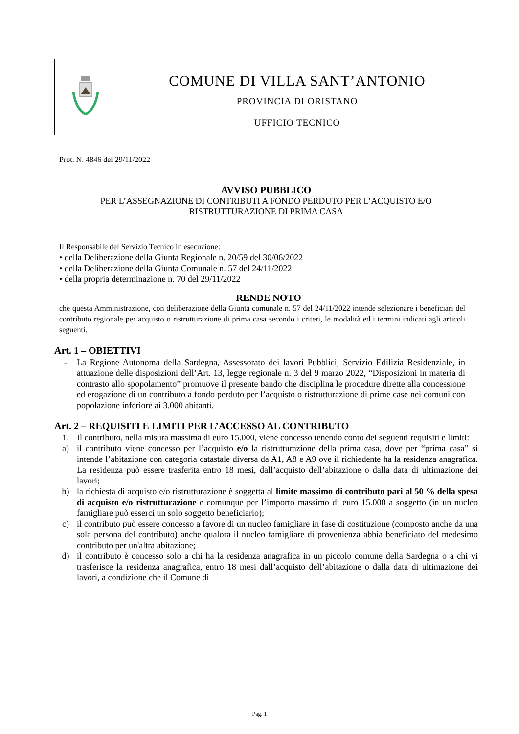COMUNE DI VILLA SANT’ANTONIO
PROVINCIA DI ORISTANO
UFFICIO TECNICO
Prot. N. 4846 del 29/11/2022
AVVISO PUBBLICO
PER L’ASSEGNAZIONE DI CONTRIBUTI A FONDO PERDUTO PER L’ACQUISTO E/O
RISTRUTTURAZIONE DI PRIMA CASA
Il Responsabile del Servizio Tecnico in esecuzione:
• della Deliberazione della Giunta Regionale n. 20/59 del 30/06/2022
• della Deliberazione della Giunta Comunale n. 57 del 24/11/2022
• della propria determinazione n. 70 del 29/11/2022
RENDE NOTO
che questa Amministrazione, con deliberazione della Giunta comunale n. 57 del 24/11/2022 intende selezionare i beneficiari del contributo regionale per acquisto o ristrutturazione di prima casa secondo i criteri, le modalità ed i termini indicati agli articoli seguenti.
Art. 1 – OBIETTIVI
- La Regione Autonoma della Sardegna, Assessorato dei lavori Pubblici, Servizio Edilizia Residenziale, in attuazione delle disposizioni dell’Art. 13, legge regionale n. 3 del 9 marzo 2022, “Disposizioni in materia di contrasto allo spopolamento” promuove il presente bando che disciplina le procedure dirette alla concessione ed erogazione di un contributo a fondo perduto per l’acquisto o ristrutturazione di prime case nei comuni con popolazione inferiore ai 3.000 abitanti.
Art. 2 – REQUISITI E LIMITI PER L’ACCESSO AL CONTRIBUTO
1. Il contributo, nella misura massima di euro 15.000, viene concesso tenendo conto dei seguenti requisiti e limiti:
a) il contributo viene concesso per l’acquisto e/o la ristrutturazione della prima casa, dove per “prima casa” si intende l’abitazione con categoria catastale diversa da A1, A8 e A9 ove il richiedente ha la residenza anagrafica. La residenza può essere trasferita entro 18 mesi, dall’acquisto dell’abitazione o dalla data di ultimazione dei lavori;
b) la richiesta di acquisto e/o ristrutturazione è soggetta al limite massimo di contributo pari al 50 % della spesa di acquisto e/o ristrutturazione e comunque per l’importo massimo di euro 15.000 a soggetto (in un nucleo famigliare può esserci un solo soggetto beneficiario);
c) il contributo può essere concesso a favore di un nucleo famigliare in fase di costituzione (composto anche da una sola persona del contributo) anche qualora il nucleo famigliare di provenienza abbia beneficiato del medesimo contributo per un'altra abitazione;
d) il contributo è concesso solo a chi ha la residenza anagrafica in un piccolo comune della Sardegna o a chi vi trasferisce la residenza anagrafica, entro 18 mesi dall’acquisto dell’abitazione o dalla data di ultimazione dei lavori, a condizione che il Comune di
Pag. 1